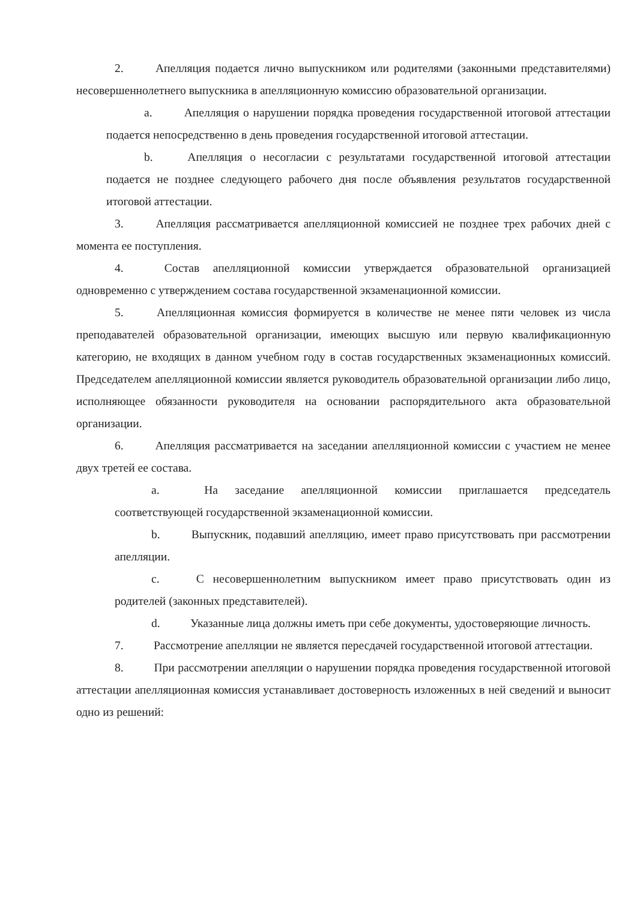2. Апелляция подается лично выпускником или родителями (законными представителями) несовершеннолетнего выпускника в апелляционную комиссию образовательной организации.
a. Апелляция о нарушении порядка проведения государственной итоговой аттестации подается непосредственно в день проведения государственной итоговой аттестации.
b. Апелляция о несогласии с результатами государственной итоговой аттестации подается не позднее следующего рабочего дня после объявления результатов государственной итоговой аттестации.
3. Апелляция рассматривается апелляционной комиссией не позднее трех рабочих дней с момента ее поступления.
4. Состав апелляционной комиссии утверждается образовательной организацией одновременно с утверждением состава государственной экзаменационной комиссии.
5. Апелляционная комиссия формируется в количестве не менее пяти человек из числа преподавателей образовательной организации, имеющих высшую или первую квалификационную категорию, не входящих в данном учебном году в состав государственных экзаменационных комиссий. Председателем апелляционной комиссии является руководитель образовательной организации либо лицо, исполняющее обязанности руководителя на основании распорядительного акта образовательной организации.
6. Апелляция рассматривается на заседании апелляционной комиссии с участием не менее двух третей ее состава.
a. На заседание апелляционной комиссии приглашается председатель соответствующей государственной экзаменационной комиссии.
b. Выпускник, подавший апелляцию, имеет право присутствовать при рассмотрении апелляции.
c. С несовершеннолетним выпускником имеет право присутствовать один из родителей (законных представителей).
d. Указанные лица должны иметь при себе документы, удостоверяющие личность.
7. Рассмотрение апелляции не является пересдачей государственной итоговой аттестации.
8. При рассмотрении апелляции о нарушении порядка проведения государственной итоговой аттестации апелляционная комиссия устанавливает достоверность изложенных в ней сведений и выносит одно из решений: